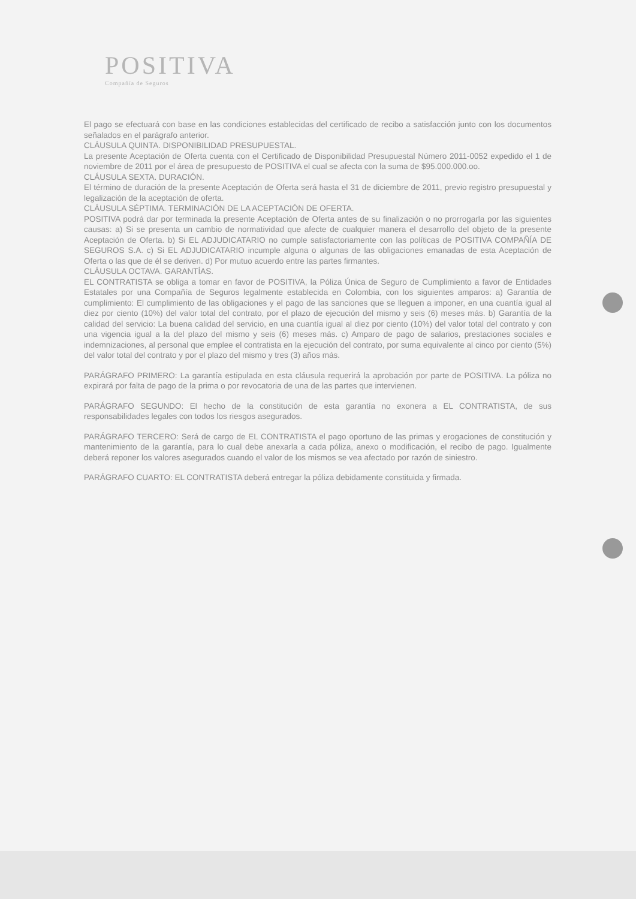POSITIVA
Compañía de Seguros
El pago se efectuará con base en las condiciones establecidas del certificado de recibo a satisfacción junto con los documentos señalados en el parágrafo anterior.
CLÁUSULA QUINTA. DISPONIBILIDAD PRESUPUESTAL.
La presente Aceptación de Oferta cuenta con el Certificado de Disponibilidad Presupuestal Número 2011-0052 expedido el 1 de noviembre de 2011 por el área de presupuesto de POSITIVA el cual se afecta con la suma de $95.000.000.oo.
CLÁUSULA SEXTA. DURACIÓN.
El término de duración de la presente Aceptación de Oferta será hasta el 31 de diciembre de 2011, previo registro presupuestal y legalización de la aceptación de oferta.
CLÁUSULA SÉPTIMA. TERMINACIÓN DE LA ACEPTACIÓN DE OFERTA.
POSITIVA podrá dar por terminada la presente Aceptación de Oferta antes de su finalización o no prorrogarla por las siguientes causas: a) Si se presenta un cambio de normatividad que afecte de cualquier manera el desarrollo del objeto de la presente Aceptación de Oferta. b) Si EL ADJUDICATARIO no cumple satisfactoriamente con las políticas de POSITIVA COMPAÑÍA DE SEGUROS S.A. c) Si EL ADJUDICATARIO incumple alguna o algunas de las obligaciones emanadas de esta Aceptación de Oferta o las que de él se deriven. d) Por mutuo acuerdo entre las partes firmantes.
CLÁUSULA OCTAVA. GARANTÍAS.
EL CONTRATISTA se obliga a tomar en favor de POSITIVA, la Póliza Única de Seguro de Cumplimiento a favor de Entidades Estatales por una Compañía de Seguros legalmente establecida en Colombia, con los siguientes amparos: a) Garantía de cumplimiento: El cumplimiento de las obligaciones y el pago de las sanciones que se lleguen a imponer, en una cuantía igual al diez por ciento (10%) del valor total del contrato, por el plazo de ejecución del mismo y seis (6) meses más. b) Garantía de la calidad del servicio: La buena calidad del servicio, en una cuantía igual al diez por ciento (10%) del valor total del contrato y con una vigencia igual a la del plazo del mismo y seis (6) meses más. c) Amparo de pago de salarios, prestaciones sociales e indemnizaciones, al personal que emplee el contratista en la ejecución del contrato, por suma equivalente al cinco por ciento (5%) del valor total del contrato y por el plazo del mismo y tres (3) años más.
PARÁGRAFO PRIMERO: La garantía estipulada en esta cláusula requerirá la aprobación por parte de POSITIVA. La póliza no expirará por falta de pago de la prima o por revocatoria de una de las partes que intervienen.
PARÁGRAFO SEGUNDO: El hecho de la constitución de esta garantía no exonera a EL CONTRATISTA, de sus responsabilidades legales con todos los riesgos asegurados.
PARÁGRAFO TERCERO: Será de cargo de EL CONTRATISTA el pago oportuno de las primas y erogaciones de constitución y mantenimiento de la garantía, para lo cual debe anexarla a cada póliza, anexo o modificación, el recibo de pago. Igualmente deberá reponer los valores asegurados cuando el valor de los mismos se vea afectado por razón de siniestro.
PARÁGRAFO CUARTO: EL CONTRATISTA deberá entregar la póliza debidamente constituida y firmada.